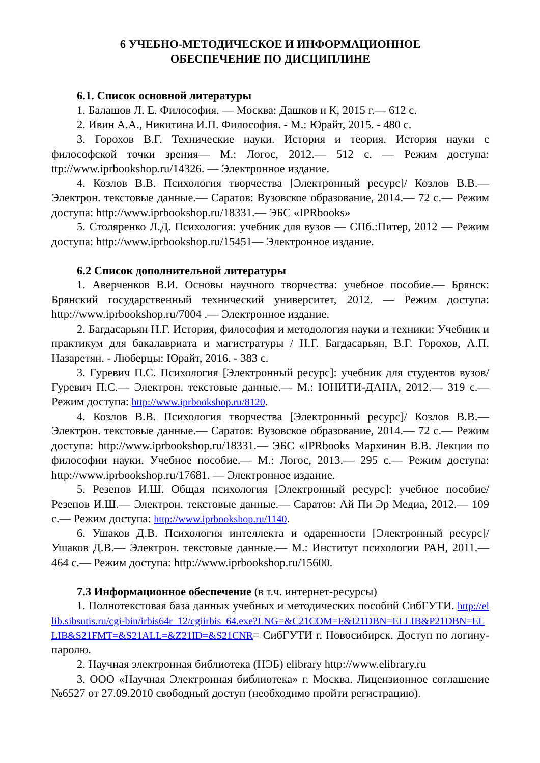6 УЧЕБНО-МЕТОДИЧЕСКОЕ И ИНФОРМАЦИОННОЕ
ОБЕСПЕЧЕНИЕ ПО ДИСЦИПЛИНЕ
6.1. Список основной литературы
1. Балашов Л. Е. Философия. — Москва: Дашков и К, 2015 г.— 612 с.
2. Ивин А.А., Никитина И.П. Философия. - М.: Юрайт, 2015. - 480 с.
3. Горохов В.Г. Технические науки. История и теория. История науки с философской точки зрения— М.: Логос, 2012.— 512 с. — Режим доступа: ttp://www.iprbookshop.ru/14326. — Электронное издание.
4. Козлов В.В. Психология творчества [Электронный ресурс]/ Козлов В.В.— Электрон. текстовые данные.— Саратов: Вузовское образование, 2014.— 72 с.— Режим доступа: http://www.iprbookshop.ru/18331.— ЭБС «IPRbooks»
5. Столяренко Л.Д. Психология: учебник для вузов — СПб.:Питер, 2012 — Режим доступа: http://www.iprbookshop.ru/15451— Электронное издание.
6.2 Список дополнительной литературы
1. Аверченков В.И. Основы научного творчества: учебное пособие.— Брянск: Брянский государственный технический университет, 2012. — Режим доступа: http://www.iprbookshop.ru/7004 .— Электронное издание.
2. Багдасарьян Н.Г. История, философия и методология науки и техники: Учебник и практикум для бакалавриата и магистратуры / Н.Г. Багдасарьян, В.Г. Горохов, А.П. Назаретян. - Люберцы: Юрайт, 2016. - 383 с.
3. Гуревич П.С. Психология [Электронный ресурс]: учебник для студентов вузов/ Гуревич П.С.— Электрон. текстовые данные.— М.: ЮНИТИ-ДАНА, 2012.— 319 с.— Режим доступа: http://www.iprbookshop.ru/8120.
4. Козлов В.В. Психология творчества [Электронный ресурс]/ Козлов В.В.— Электрон. текстовые данные.— Саратов: Вузовское образование, 2014.— 72 с.— Режим доступа: http://www.iprbookshop.ru/18331.— ЭБС «IPRbooks Мархинин В.В. Лекции по философии науки. Учебное пособие.— М.: Логос, 2013.— 295 с.— Режим доступа: http://www.iprbookshop.ru/17681. — Электронное издание.
5. Резепов И.Ш. Общая психология [Электронный ресурс]: учебное пособие/ Резепов И.Ш.— Электрон. текстовые данные.— Саратов: Ай Пи Эр Медиа, 2012.— 109 с.— Режим доступа: http://www.iprbookshop.ru/1140.
6. Ушаков Д.В. Психология интеллекта и одаренности [Электронный ресурс]/ Ушаков Д.В.— Электрон. текстовые данные.— М.: Институт психологии РАН, 2011.— 464 с.— Режим доступа: http://www.iprbookshop.ru/15600.
7.3 Информационное обеспечение (в т.ч. интернет-ресурсы)
1. Полнотекстовая база данных учебных и методических пособий СибГУТИ. http://ellib.sibsutis.ru/cgi-bin/irbis64r_12/cgiirbis_64.exe?LNG=&C21COM=F&I21DBN=ELLIB&P21DBN=ELLIB&S21FMT=&S21ALL=&Z21ID=&S21CNR= СибГУТИ г. Новосибирск. Доступ по логину-паролю.
2. Научная электронная библиотека (НЭБ) elibrary http://www.elibrary.ru
3. ООО «Научная Электронная библиотека» г. Москва. Лицензионное соглашение №6527 от 27.09.2010 свободный доступ (необходимо пройти регистрацию).